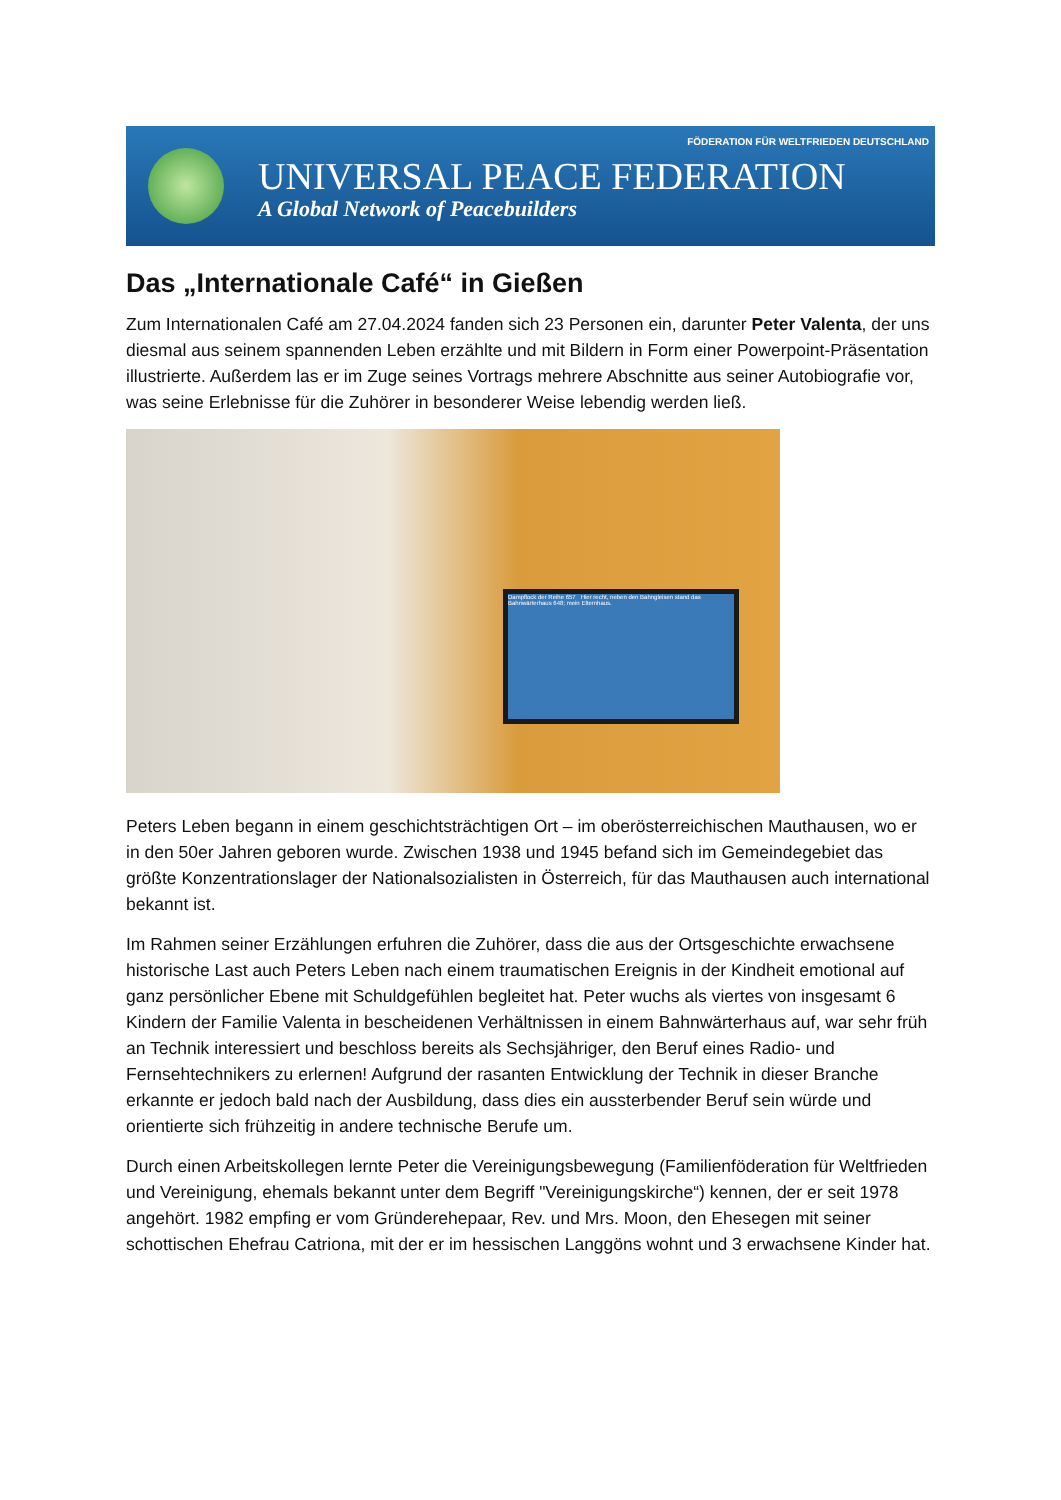FÖDERATION FÜR WELTFRIEDEN DEUTSCHLAND
UNIVERSAL PEACE FEDERATION
A Global Network of Peacebuilders
Das „Internationale Café“ in Gießen
Zum Internationalen Café am 27.04.2024 fanden sich 23 Personen ein, darunter Peter Valenta, der uns diesmal aus seinem spannenden Leben erzählte und mit Bildern in Form einer Powerpoint-Präsentation illustrierte. Außerdem las er im Zuge seines Vortrags mehrere Abschnitte aus seiner Autobiografie vor, was seine Erlebnisse für die Zuhörer in besonderer Weise lebendig werden ließ.
Dampflock der Reihe 657 Hier recht, neben den Bahngleisen stand das Bahnwärterhaus 648; mein Elternhaus.
Peters Leben begann in einem geschichtsträchtigen Ort – im oberösterreichischen Mauthausen, wo er in den 50er Jahren geboren wurde. Zwischen 1938 und 1945 befand sich im Gemeindegebiet das größte Konzentrationslager der Nationalsozialisten in Österreich, für das Mauthausen auch international bekannt ist.
Im Rahmen seiner Erzählungen erfuhren die Zuhörer, dass die aus der Ortsgeschichte erwachsene historische Last auch Peters Leben nach einem traumatischen Ereignis in der Kindheit emotional auf ganz persönlicher Ebene mit Schuldgefühlen begleitet hat. Peter wuchs als viertes von insgesamt 6 Kindern der Familie Valenta in bescheidenen Verhältnissen in einem Bahnwärterhaus auf, war sehr früh an Technik interessiert und beschloss bereits als Sechsjähriger, den Beruf eines Radio- und Fernsehtechnikers zu erlernen! Aufgrund der rasanten Entwicklung der Technik in dieser Branche erkannte er jedoch bald nach der Ausbildung, dass dies ein aussterbender Beruf sein würde und orientierte sich frühzeitig in andere technische Berufe um.
Durch einen Arbeitskollegen lernte Peter die Vereinigungsbewegung (Familienföderation für Weltfrieden und Vereinigung, ehemals bekannt unter dem Begriff "Vereinigungskirche“) kennen, der er seit 1978 angehört. 1982 empfing er vom Gründerehepaar, Rev. und Mrs. Moon, den Ehesegen mit seiner schottischen Ehefrau Catriona, mit der er im hessischen Langgöns wohnt und 3 erwachsene Kinder hat.